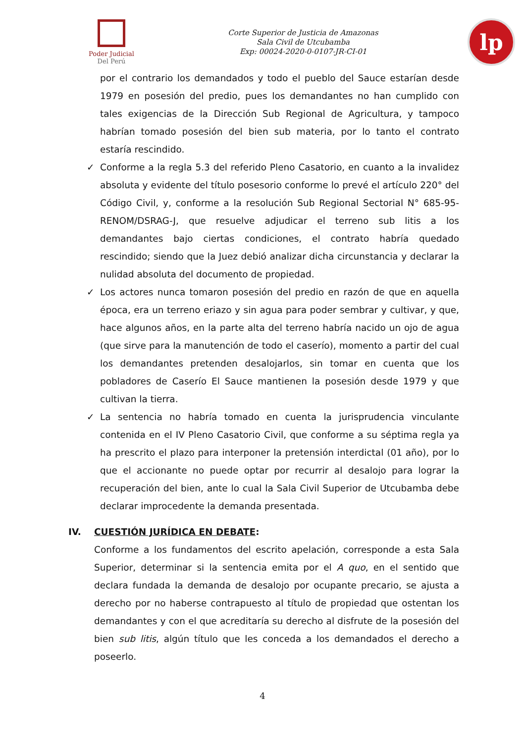Poder Judicial
Del Perú
Corte Superior de Justicia de Amazonas
Sala Civil de Utcubamba
Exp: 00024-2020-0-0107-JR-CI-01
lp
por el contrario los demandados y todo el pueblo del Sauce estarían desde 1979 en posesión del predio, pues los demandantes no han cumplido con tales exigencias de la Dirección Sub Regional de Agricultura, y tampoco habrían tomado posesión del bien sub materia, por lo tanto el contrato estaría rescindido.
✓ Conforme a la regla 5.3 del referido Pleno Casatorio, en cuanto a la invalidez absoluta y evidente del título posesorio conforme lo prevé el artículo 220° del Código Civil, y, conforme a la resolución Sub Regional Sectorial N° 685-95-RENOM/DSRAG-J, que resuelve adjudicar el terreno sub litis a los demandantes bajo ciertas condiciones, el contrato habría quedado rescindido; siendo que la Juez debió analizar dicha circunstancia y declarar la nulidad absoluta del documento de propiedad.
✓ Los actores nunca tomaron posesión del predio en razón de que en aquella época, era un terreno eriazo y sin agua para poder sembrar y cultivar, y que, hace algunos años, en la parte alta del terreno habría nacido un ojo de agua (que sirve para la manutención de todo el caserío), momento a partir del cual los demandantes pretenden desalojarlos, sin tomar en cuenta que los pobladores de Caserío El Sauce mantienen la posesión desde 1979 y que cultivan la tierra.
✓ La sentencia no habría tomado en cuenta la jurisprudencia vinculante contenida en el IV Pleno Casatorio Civil, que conforme a su séptima regla ya ha prescrito el plazo para interponer la pretensión interdictal (01 año), por lo que el accionante no puede optar por recurrir al desalojo para lograr la recuperación del bien, ante lo cual la Sala Civil Superior de Utcubamba debe declarar improcedente la demanda presentada.
IV. CUESTIÓN JURÍDICA EN DEBATE:
Conforme a los fundamentos del escrito apelación, corresponde a esta Sala Superior, determinar si la sentencia emita por el A quo, en el sentido que declara fundada la demanda de desalojo por ocupante precario, se ajusta a derecho por no haberse contrapuesto al título de propiedad que ostentan los demandantes y con el que acreditaría su derecho al disfrute de la posesión del bien sub litis, algún título que les conceda a los demandados el derecho a poseerlo.
4